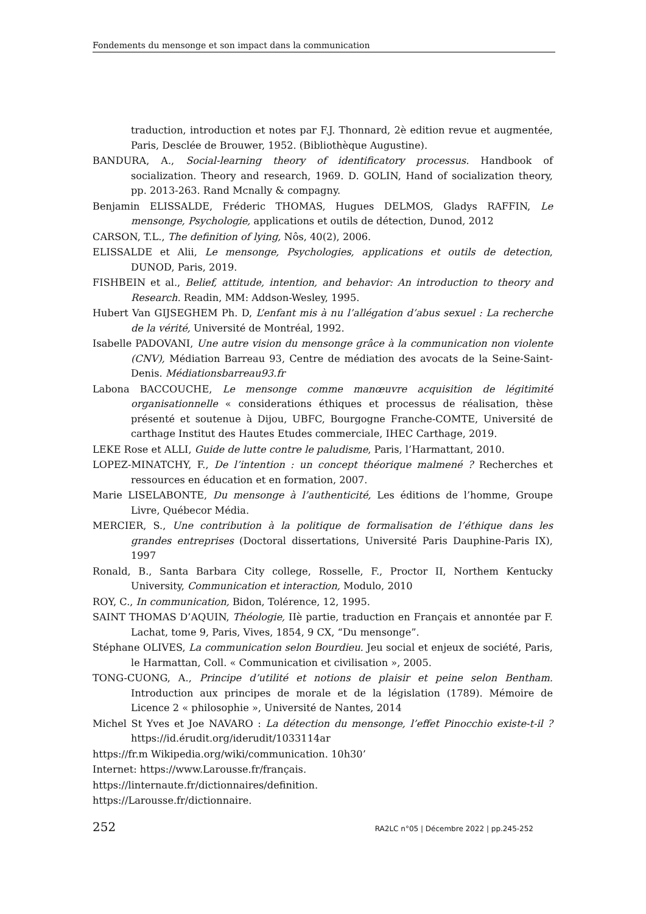Fondements du mensonge et son impact dans la communication
traduction, introduction et notes par F.J. Thonnard, 2è edition revue et augmentée, Paris, Desclée de Brouwer, 1952. (Bibliothèque Augustine).
BANDURA, A., Social-learning theory of identificatory processus. Handbook of socialization. Theory and research, 1969. D. GOLIN, Hand of socialization theory, pp. 2013-263. Rand Mcnally & compagny.
Benjamin ELISSALDE, Fréderic THOMAS, Hugues DELMOS, Gladys RAFFIN, Le mensonge, Psychologie, applications et outils de détection, Dunod, 2012
CARSON, T.L., The definition of lying, Nôs, 40(2), 2006.
ELISSALDE et Alii, Le mensonge, Psychologies, applications et outils de detection, DUNOD, Paris, 2019.
FISHBEIN et al., Belief, attitude, intention, and behavior: An introduction to theory and Research. Readin, MM: Addson-Wesley, 1995.
Hubert Van GIJSEGHEM Ph. D, L’enfant mis à nu l’allégation d’abus sexuel : La recherche de la vérité, Université de Montréal, 1992.
Isabelle PADOVANI, Une autre vision du mensonge grâce à la communication non violente (CNV), Médiation Barreau 93, Centre de médiation des avocats de la Seine-Saint-Denis. Médiationsbarreau93.fr
Labona BACCOUCHE, Le mensonge comme manœuvre acquisition de légitimité organisationnelle « considerations éthiques et processus de réalisation, thèse présenté et soutenue à Dijou, UBFC, Bourgogne Franche-COMTE, Université de carthage Institut des Hautes Etudes commerciale, IHEC Carthage, 2019.
LEKE Rose et ALLI, Guide de lutte contre le paludisme, Paris, l’Harmattant, 2010.
LOPEZ-MINATCHY, F., De l’intention : un concept théorique malmené ? Recherches et ressources en éducation et en formation, 2007.
Marie LISELABONTE, Du mensonge à l’authenticité, Les éditions de l’homme, Groupe Livre, Québecor Média.
MERCIER, S., Une contribution à la politique de formalisation de l’éthique dans les grandes entreprises (Doctoral dissertations, Université Paris Dauphine-Paris IX), 1997
Ronald, B., Santa Barbara City college, Rosselle, F., Proctor II, Northem Kentucky University, Communication et interaction, Modulo, 2010
ROY, C., In communication, Bidon, Tolérence, 12, 1995.
SAINT THOMAS D’AQUIN, Théologie, IIè partie, traduction en Français et annontée par F. Lachat, tome 9, Paris, Vives, 1854, 9 CX, “Du mensonge”.
Stéphane OLIVES, La communication selon Bourdieu. Jeu social et enjeux de société, Paris, le Harmattan, Coll. « Communication et civilisation », 2005.
TONG-CUONG, A., Principe d’utilité et notions de plaisir et peine selon Bentham. Introduction aux principes de morale et de la législation (1789). Mémoire de Licence 2 « philosophie », Université de Nantes, 2014
Michel St Yves et Joe NAVARO : La détection du mensonge, l’effet Pinocchio existe-t-il ? https://id.érudit.org/iderudit/1033114ar
https://fr.m Wikipedia.org/wiki/communication. 10h30’
Internet: https://www.Larousse.fr/français.
https://linternaute.fr/dictionnaires/definition.
https://Larousse.fr/dictionnaire.
252 RA2LC n°05 | Décembre 2022 | pp.245-252